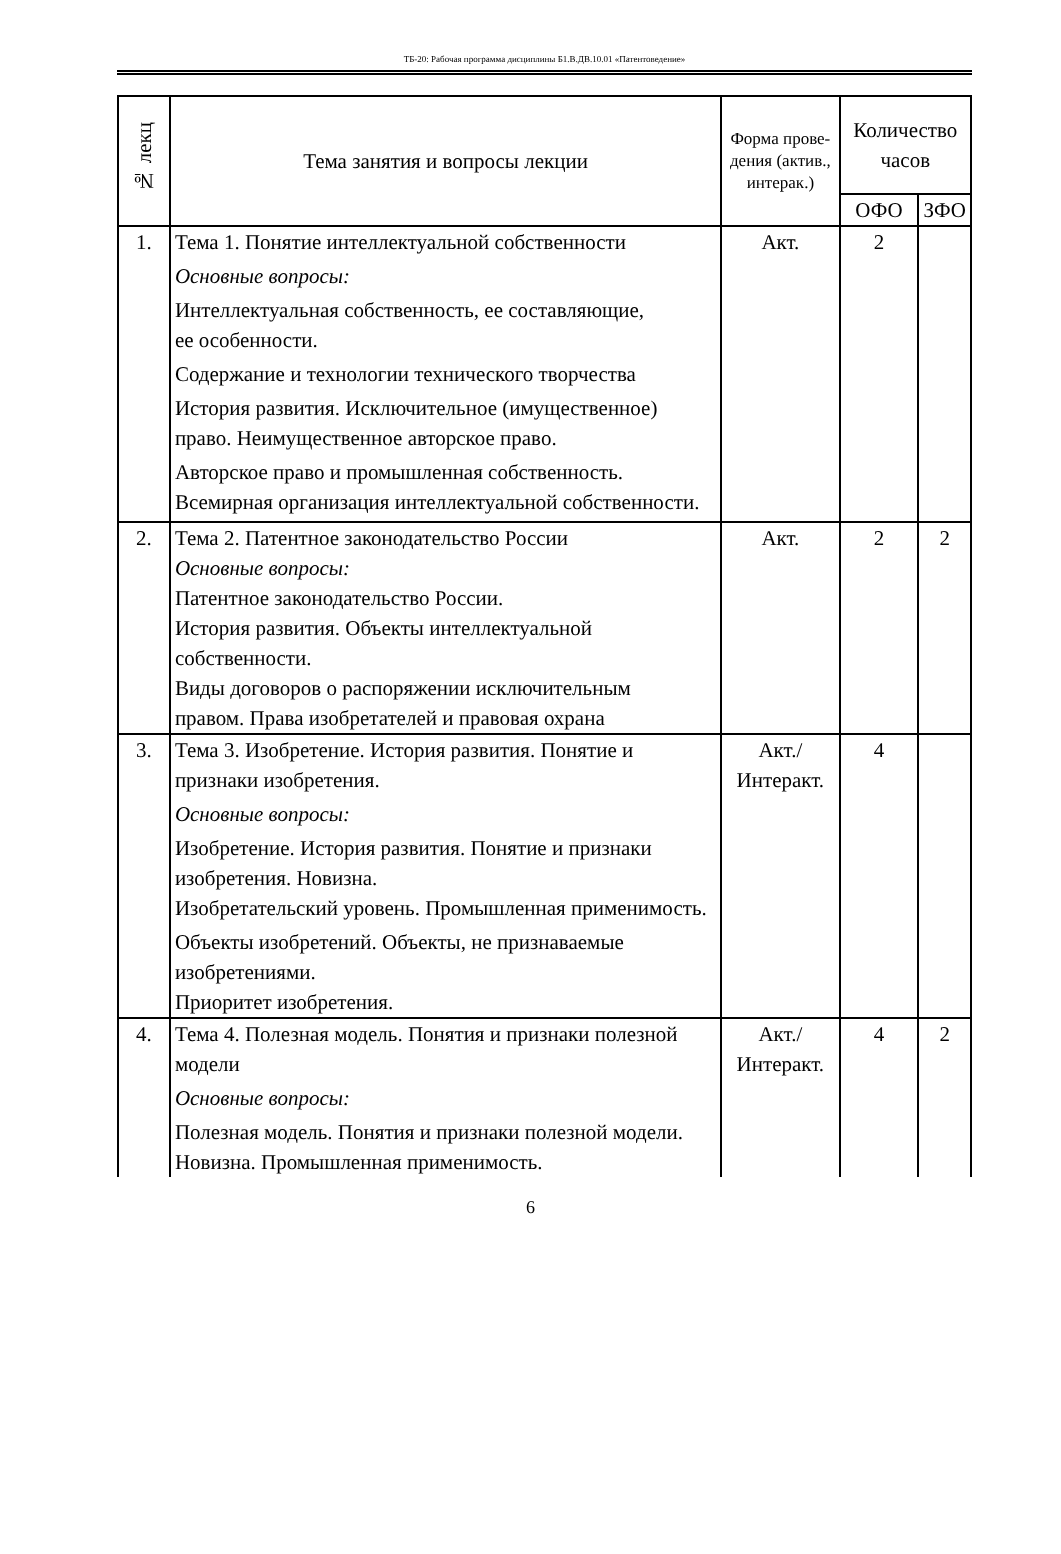ТБ-20: Рабочая программа дисциплины Б1.В.ДВ.10.01 «Патентоведение»
| № лекц | Тема занятия и вопросы лекции | Форма прове-дения (актив., интерак.) | Количество часов | |
| --- | --- | --- | --- | --- |
| | | | ОФО | ЗФО |
| 1. | Тема 1. Понятие интеллектуальной собственности Основные вопросы: Интеллектуальная собственность, ее составляющие, ее особенности. Содержание и технологии технического творчества История развития. Исключительное (имущественное) право. Неимущественное авторское право. Авторское право и промышленная собственность. Всемирная организация интеллектуальной собственности. | Акт. | 2 | |
| 2. | Тема 2. Патентное законодательство России Основные вопросы: Патентное законодательство России. История развития. Объекты интеллектуальной собственности. Виды договоров о распоряжении исключительным правом. Права изобретателей и правовая охрана | Акт. | 2 | 2 |
| 3. | Тема 3. Изобретение. История развития. Понятие и признаки изобретения. Основные вопросы: Изобретение. История развития. Понятие и признаки изобретения. Новизна. Изобретательский уровень. Промышленная применимость. Объекты изобретений. Объекты, не признаваемые изобретениями. Приоритет изобретения. | Акт./ Интеракт. | 4 | |
| 4. | Тема 4. Полезная модель. Понятия и признаки полезной модели Основные вопросы: Полезная модель. Понятия и признаки полезной модели. Новизна. Промышленная применимость. | Акт./ Интеракт. | 4 | 2 |
6